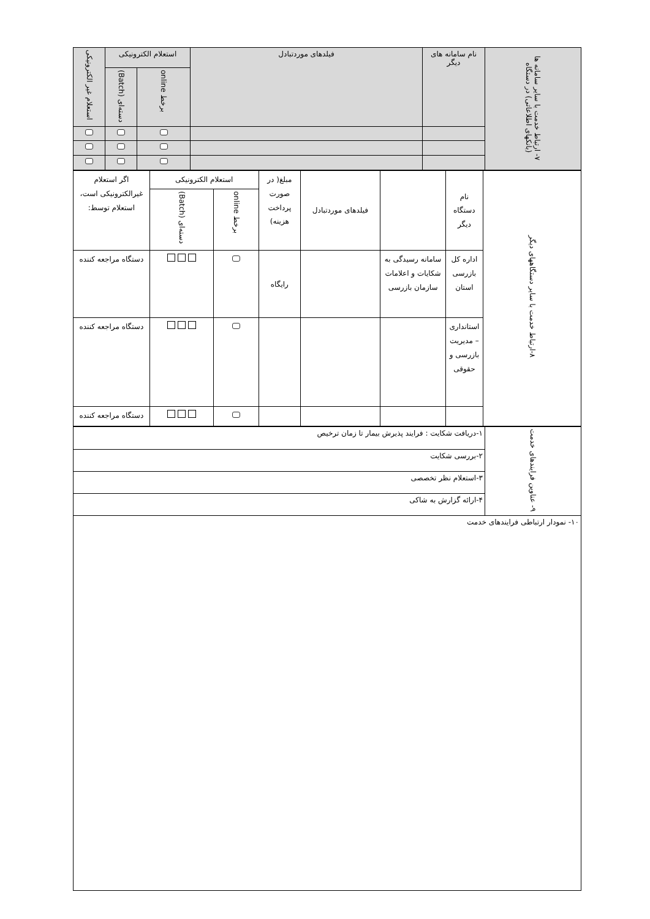| ۷- ارتباط خدمت با سایر سامانه ها (بانکهای اطلاعاتی) در دستگاه | نام سامانه های دیگر | فیلدهای موردتبادل | استعلام الکترونیکی | | استعلام غیر الکترونیکی |
| --- | --- | --- | --- | --- | --- |
| | | | برخط online | دسته‌ای (Batch) | |
| ۸-ارتباط خدمت با سایر دستگاههای دیگر | نام دستگاه دیگر | | فیلدهای موردتبادل | مبلغ( در صورت پرداخت هزینه) | استعلام الکترونیکی | | اگر استعلام غیرالکترونیکی است، استعلام توسط: |
| | | | | | برخط online | دسته‌ای (Batch) | |
| | اداره کل بازرسی استان | سامانه رسیدگی به شکایات و اعلامات سازمان بازرسی | | رایگاه | | | دستگاه مراجعه کننده |
| | استانداری – مدیریت بازرسی و حقوقی | | | | | | دستگاه مراجعه کننده |
| | | | | | | | دستگاه مراجعه کننده |
| ۹- عناوین فرایندهای خدمت | ۱-دریافت شکایت : فرایند پذیرش بیمار تا زمان ترخیص |
| | ۲-بررسی شکایت |
| | ۳-استعلام نظر تخصصی |
| | ۴-ارائه گزارش به شاکی |
| ۱۰- نمودار ارتباطی فرایندهای خدمت | |